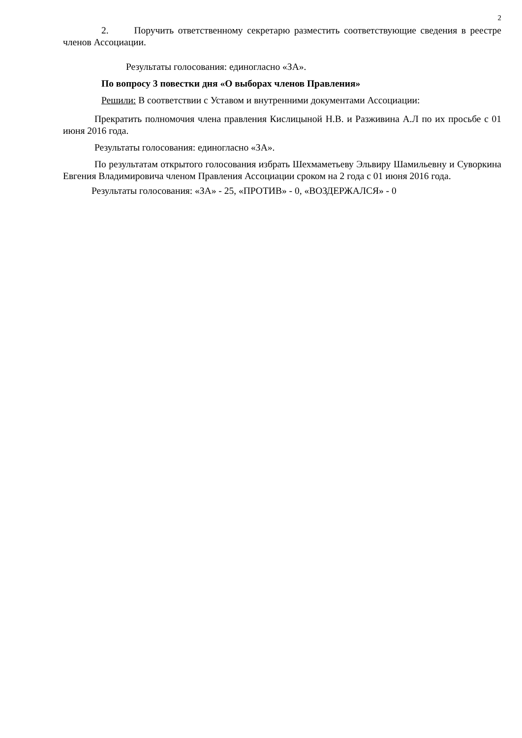2
2. Поручить ответственному секретарю разместить соответствующие сведения в реестре членов Ассоциации.
Результаты голосования: единогласно «ЗА».
По вопросу 3 повестки дня «О выборах членов Правления»
Решили: В соответствии с Уставом и внутренними документами Ассоциации:
Прекратить полномочия члена правления Кислицыной Н.В. и Разживина А.Л по их просьбе с 01 июня 2016 года.
Результаты голосования: единогласно «ЗА».
По результатам открытого голосования избрать Шехмаметьеву Эльвиру Шамильевну и Суворкина Евгения Владимировича членом Правления Ассоциации сроком на 2 года с 01 июня 2016 года.
Результаты голосования: «ЗА» - 25, «ПРОТИВ» - 0, «ВОЗДЕРЖАЛСЯ» - 0